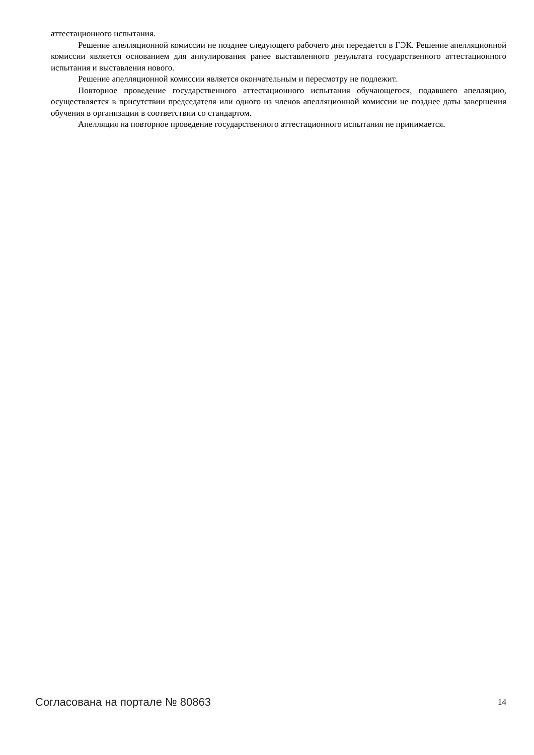аттестационного испытания.
Решение апелляционной комиссии не позднее следующего рабочего дня передается в ГЭК. Решение апелляционной комиссии является основанием для аннулирования ранее выставленного результата государственного аттестационного испытания и выставления нового.
Решение апелляционной комиссии является окончательным и пересмотру не подлежит.
Повторное проведение государственного аттестационного испытания обучающегося, подавшего апелляцию, осуществляется в присутствии председателя или одного из членов апелляционной комиссии не позднее даты завершения обучения в организации в соответствии со стандартом.
Апелляция на повторное проведение государственного аттестационного испытания не принимается.
Согласована на портале № 80863 14